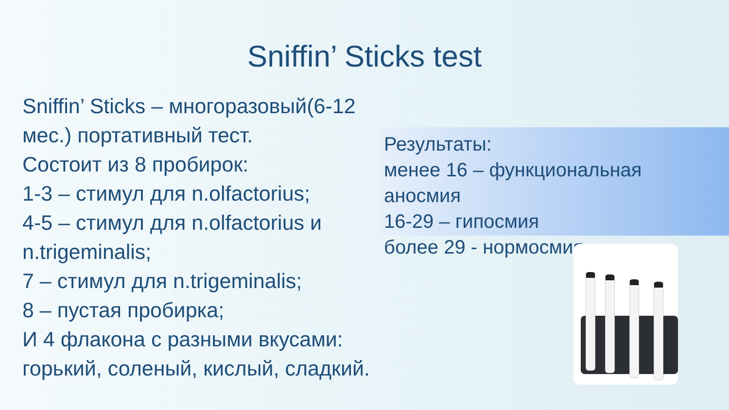Sniffin’ Sticks test
Sniffin’ Sticks – многоразовый(6-12 мес.) портативный тест.
Состоит из 8 пробирок:
1-3 – стимул для n.olfactorius;
4-5 – стимул для n.olfactorius и n.trigeminalis;
7 – стимул для n.trigeminalis;
8 – пустая пробирка;
И 4 флакона с разными вкусами: горький, соленый, кислый, сладкий.
Результаты:
менее 16 – функциональная
аносмия
16-29 – гипосмия
более 29 - нормосмия